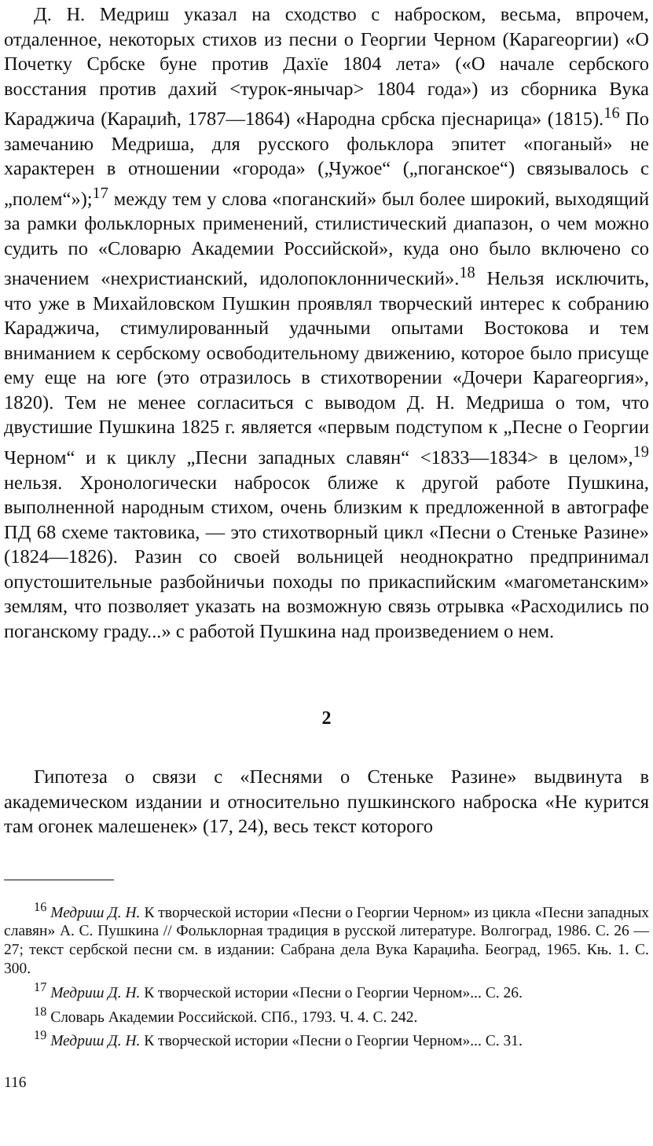Д. Н. Медриш указал на сходство с наброском, весьма, впрочем, отдаленное, некоторых стихов из песни о Георгии Черном (Карагеоргии) «О Почетку Србске буне против Дахїе 1804 лета» («О начале сербского восстания против дахий <турок-янычар> 1804 года») из сборника Вука Караджича (Караџић, 1787—1864) «Народна србска пјеснарица» (1815).<sup>16</sup> По замечанию Медриша, для русского фольклора эпитет «поганый» не характерен в отношении «города» („Чужое“ („поганское“) связывалось с „полем“»);<sup>17</sup> между тем у слова «поганский» был более широкий, выходящий за рамки фольклорных применений, стилистический диапазон, о чем можно судить по «Словарю Академии Российской», куда оно было включено со значением «нехристианский, идолопоклоннический».<sup>18</sup> Нельзя исключить, что уже в Михайловском Пушкин проявлял творческий интерес к собранию Караджича, стимулированный удачными опытами Востокова и тем вниманием к сербскому освободительному движению, которое было присуще ему еще на юге (это отразилось в стихотворении «Дочери Карагеоргия», 1820). Тем не менее согласиться с выводом Д. Н. Медриша о том, что двустишие Пушкина 1825 г. является «первым подступом к „Песне о Георгии Черном“ и к циклу „Песни западных славян“ <1833—1834> в целом»,<sup>19</sup> нельзя. Хронологически набросок ближе к другой работе Пушкина, выполненной народным стихом, очень близким к предложенной в автографе ПД 68 схеме тактовика, — это стихотворный цикл «Песни о Стеньке Разине» (1824—1826). Разин со своей вольницей неоднократно предпринимал опустошительные разбойничьи походы по прикаспийским «магометанским» землям, что позволяет указать на возможную связь отрывка «Расходились по поганскому граду...» с работой Пушкина над произведением о нем.
2
Гипотеза о связи с «Песнями о Стеньке Разине» выдвинута в академическом издании и относительно пушкинского наброска «Не курится там огонек малешенек» (17, 24), весь текст которого
<sup>16</sup> Медриш Д. Н. К творческой истории «Песни о Георгии Черном» из цикла «Песни западных славян» А. С. Пушкина // Фольклорная традиция в русской литературе. Волгоград, 1986. С. 26 —27; текст сербской песни см. в издании: Сабрана дела Вука Караџића. Београд, 1965. Књ. 1. С. 300.
<sup>17</sup> Медриш Д. Н. К творческой истории «Песни о Георгии Черном»... С. 26.
<sup>18</sup> Словарь Академии Российской. СПб., 1793. Ч. 4. С. 242.
<sup>19</sup> Медриш Д. Н. К творческой истории «Песни о Георгии Черном»... С. 31.
116